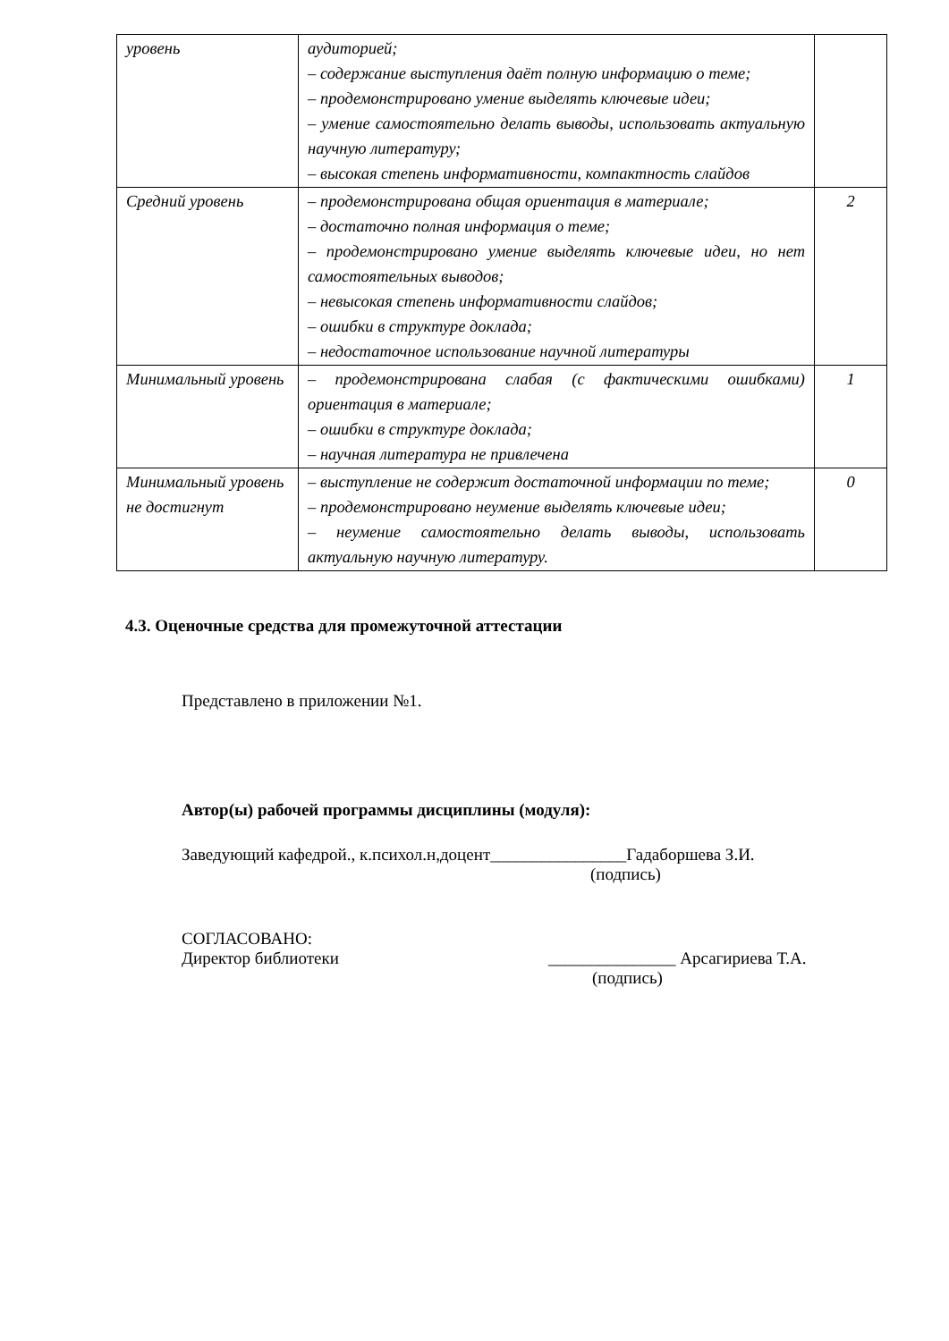| уровень | аудиторией; – содержание выступления даёт полную информацию о теме; – продемонстрировано умение выделять ключевые идеи; – умение самостоятельно делать выводы, использовать актуальную научную литературу; – высокая степень информативности, компактность слайдов | |
| Средний уровень | – продемонстрирована общая ориентация в материале; – достаточно полная информация о теме; – продемонстрировано умение выделять ключевые идеи, но нет самостоятельных выводов; – невысокая степень информативности слайдов; – ошибки в структуре доклада; – недостаточное использование научной литературы | 2 |
| Минимальный уровень | – продемонстрирована слабая (с фактическими ошибками) ориентация в материале; – ошибки в структуре доклада; – научная литература не привлечена | 1 |
| Минимальный уровень не достигнут | – выступление не содержит достаточной информации по теме; – продемонстрировано неумение выделять ключевые идеи; – неумение самостоятельно делать выводы, использовать актуальную научную литературу. | 0 |
4.3. Оценочные средства для промежуточной аттестации
Представлено в приложении №1.
Автор(ы) рабочей программы дисциплины (модуля):
Заведующий кафедрой., к.психол.н,доцент________________Гадаборшева З.И.
(подпись)
СОГЛАСОВАНО:
Директор библиотеки _______________ Арсагириева Т.А.
(подпись)